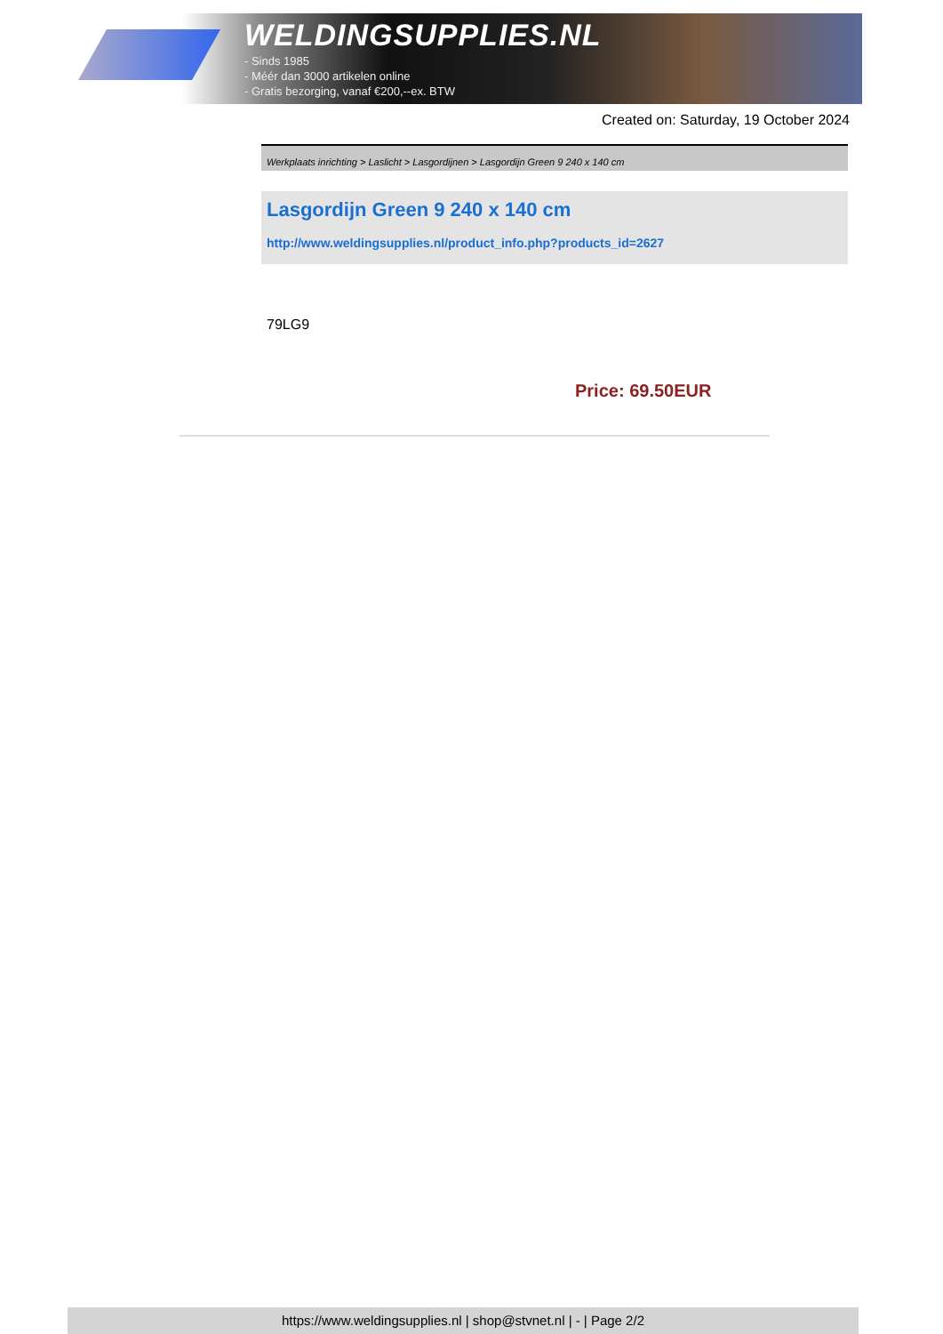WELDINGSUPPLIES.NL
- Sinds 1985
- Méér dan 3000 artikelen online
- Gratis bezorging, vanaf €200,--ex. BTW
Created on: Saturday, 19 October 2024
Werkplaats inrichting > Laslicht > Lasgordijnen > Lasgordijn Green 9 240 x 140 cm
Lasgordijn Green 9 240 x 140 cm
http://www.weldingsupplies.nl/product_info.php?products_id=2627
79LG9
Price: 69.50EUR
https://www.weldingsupplies.nl | shop@stvnet.nl | - | Page 2/2